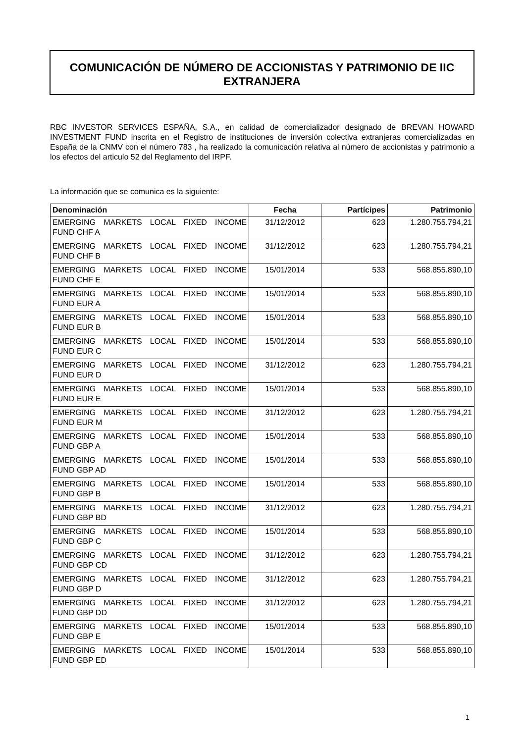COMUNICACIÓN DE NÚMERO DE ACCIONISTAS Y PATRIMONIO DE IIC EXTRANJERA
RBC INVESTOR SERVICES ESPAÑA, S.A., en calidad de comercializador designado de BREVAN HOWARD INVESTMENT FUND inscrita en el Registro de instituciones de inversión colectiva extranjeras comercializadas en España de la CNMV con el número 783 , ha realizado la comunicación relativa al número de accionistas y patrimonio a los efectos del articulo 52 del Reglamento del IRPF.
La información que se comunica es la siguiente:
| Denominación | Fecha | Partícipes | Patrimonio |
| --- | --- | --- | --- |
| EMERGING MARKETS LOCAL FIXED INCOME FUND CHF A | 31/12/2012 | 623 | 1.280.755.794,21 |
| EMERGING MARKETS LOCAL FIXED INCOME FUND CHF B | 31/12/2012 | 623 | 1.280.755.794,21 |
| EMERGING MARKETS LOCAL FIXED INCOME FUND CHF E | 15/01/2014 | 533 | 568.855.890,10 |
| EMERGING MARKETS LOCAL FIXED INCOME FUND EUR A | 15/01/2014 | 533 | 568.855.890,10 |
| EMERGING MARKETS LOCAL FIXED INCOME FUND EUR B | 15/01/2014 | 533 | 568.855.890,10 |
| EMERGING MARKETS LOCAL FIXED INCOME FUND EUR C | 15/01/2014 | 533 | 568.855.890,10 |
| EMERGING MARKETS LOCAL FIXED INCOME FUND EUR D | 31/12/2012 | 623 | 1.280.755.794,21 |
| EMERGING MARKETS LOCAL FIXED INCOME FUND EUR E | 15/01/2014 | 533 | 568.855.890,10 |
| EMERGING MARKETS LOCAL FIXED INCOME FUND EUR M | 31/12/2012 | 623 | 1.280.755.794,21 |
| EMERGING MARKETS LOCAL FIXED INCOME FUND GBP A | 15/01/2014 | 533 | 568.855.890,10 |
| EMERGING MARKETS LOCAL FIXED INCOME FUND GBP AD | 15/01/2014 | 533 | 568.855.890,10 |
| EMERGING MARKETS LOCAL FIXED INCOME FUND GBP B | 15/01/2014 | 533 | 568.855.890,10 |
| EMERGING MARKETS LOCAL FIXED INCOME FUND GBP BD | 31/12/2012 | 623 | 1.280.755.794,21 |
| EMERGING MARKETS LOCAL FIXED INCOME FUND GBP C | 15/01/2014 | 533 | 568.855.890,10 |
| EMERGING MARKETS LOCAL FIXED INCOME FUND GBP CD | 31/12/2012 | 623 | 1.280.755.794,21 |
| EMERGING MARKETS LOCAL FIXED INCOME FUND GBP D | 31/12/2012 | 623 | 1.280.755.794,21 |
| EMERGING MARKETS LOCAL FIXED INCOME FUND GBP DD | 31/12/2012 | 623 | 1.280.755.794,21 |
| EMERGING MARKETS LOCAL FIXED INCOME FUND GBP E | 15/01/2014 | 533 | 568.855.890,10 |
| EMERGING MARKETS LOCAL FIXED INCOME FUND GBP ED | 15/01/2014 | 533 | 568.855.890,10 |
1